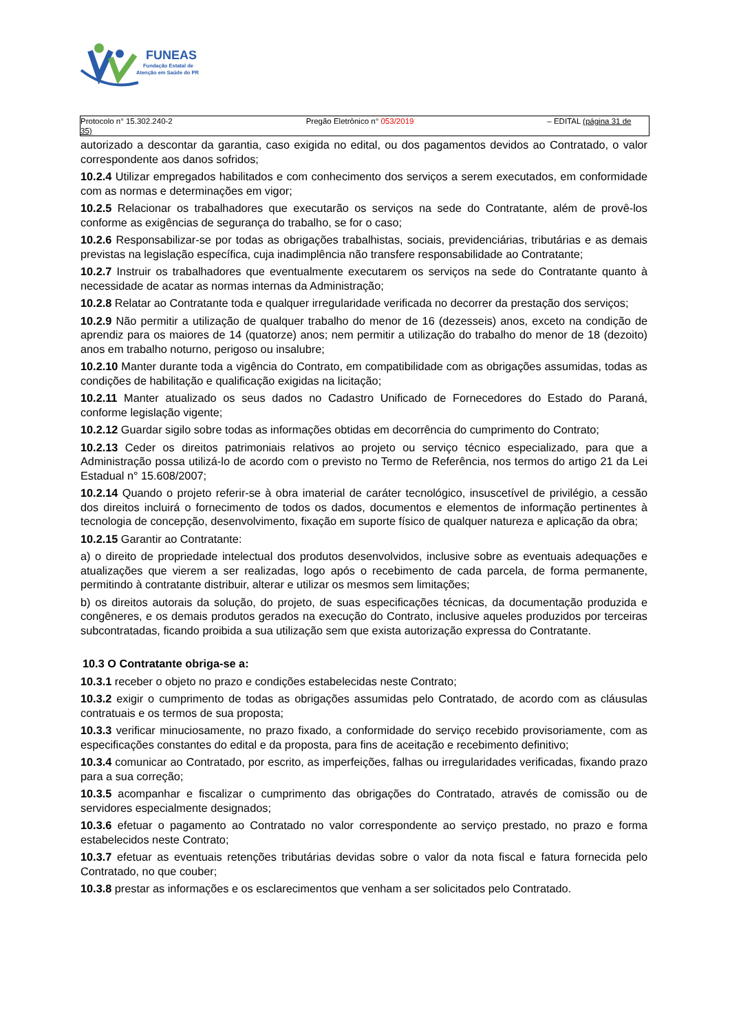FUNEAS
Fundação Estatal de
Atenção em Saúde do PR
Protocolo n° 15.302.240-2 Pregão Eletrônico n° 053/2019 – EDITAL (página 31 de
35)
autorizado a descontar da garantia, caso exigida no edital, ou dos pagamentos devidos ao Contratado, o valor correspondente aos danos sofridos;
10.2.4 Utilizar empregados habilitados e com conhecimento dos serviços a serem executados, em conformidade com as normas e determinações em vigor;
10.2.5 Relacionar os trabalhadores que executarão os serviços na sede do Contratante, além de provê-los conforme as exigências de segurança do trabalho, se for o caso;
10.2.6 Responsabilizar-se por todas as obrigações trabalhistas, sociais, previdenciárias, tributárias e as demais previstas na legislação específica, cuja inadimplência não transfere responsabilidade ao Contratante;
10.2.7 Instruir os trabalhadores que eventualmente executarem os serviços na sede do Contratante quanto à necessidade de acatar as normas internas da Administração;
10.2.8 Relatar ao Contratante toda e qualquer irregularidade verificada no decorrer da prestação dos serviços;
10.2.9 Não permitir a utilização de qualquer trabalho do menor de 16 (dezesseis) anos, exceto na condição de aprendiz para os maiores de 14 (quatorze) anos; nem permitir a utilização do trabalho do menor de 18 (dezoito) anos em trabalho noturno, perigoso ou insalubre;
10.2.10 Manter durante toda a vigência do Contrato, em compatibilidade com as obrigações assumidas, todas as condições de habilitação e qualificação exigidas na licitação;
10.2.11 Manter atualizado os seus dados no Cadastro Unificado de Fornecedores do Estado do Paraná, conforme legislação vigente;
10.2.12 Guardar sigilo sobre todas as informações obtidas em decorrência do cumprimento do Contrato;
10.2.13 Ceder os direitos patrimoniais relativos ao projeto ou serviço técnico especializado, para que a Administração possa utilizá-lo de acordo com o previsto no Termo de Referência, nos termos do artigo 21 da Lei Estadual n° 15.608/2007;
10.2.14 Quando o projeto referir-se à obra imaterial de caráter tecnológico, insuscetível de privilégio, a cessão dos direitos incluirá o fornecimento de todos os dados, documentos e elementos de informação pertinentes à tecnologia de concepção, desenvolvimento, fixação em suporte físico de qualquer natureza e aplicação da obra;
10.2.15 Garantir ao Contratante:
a) o direito de propriedade intelectual dos produtos desenvolvidos, inclusive sobre as eventuais adequações e atualizações que vierem a ser realizadas, logo após o recebimento de cada parcela, de forma permanente, permitindo à contratante distribuir, alterar e utilizar os mesmos sem limitações;
b) os direitos autorais da solução, do projeto, de suas especificações técnicas, da documentação produzida e congêneres, e os demais produtos gerados na execução do Contrato, inclusive aqueles produzidos por terceiras subcontratadas, ficando proibida a sua utilização sem que exista autorização expressa do Contratante.
10.3 O Contratante obriga-se a:
10.3.1 receber o objeto no prazo e condições estabelecidas neste Contrato;
10.3.2 exigir o cumprimento de todas as obrigações assumidas pelo Contratado, de acordo com as cláusulas contratuais e os termos de sua proposta;
10.3.3 verificar minuciosamente, no prazo fixado, a conformidade do serviço recebido provisoriamente, com as especificações constantes do edital e da proposta, para fins de aceitação e recebimento definitivo;
10.3.4 comunicar ao Contratado, por escrito, as imperfeições, falhas ou irregularidades verificadas, fixando prazo para a sua correção;
10.3.5 acompanhar e fiscalizar o cumprimento das obrigações do Contratado, através de comissão ou de servidores especialmente designados;
10.3.6 efetuar o pagamento ao Contratado no valor correspondente ao serviço prestado, no prazo e forma estabelecidos neste Contrato;
10.3.7 efetuar as eventuais retenções tributárias devidas sobre o valor da nota fiscal e fatura fornecida pelo Contratado, no que couber;
10.3.8 prestar as informações e os esclarecimentos que venham a ser solicitados pelo Contratado.